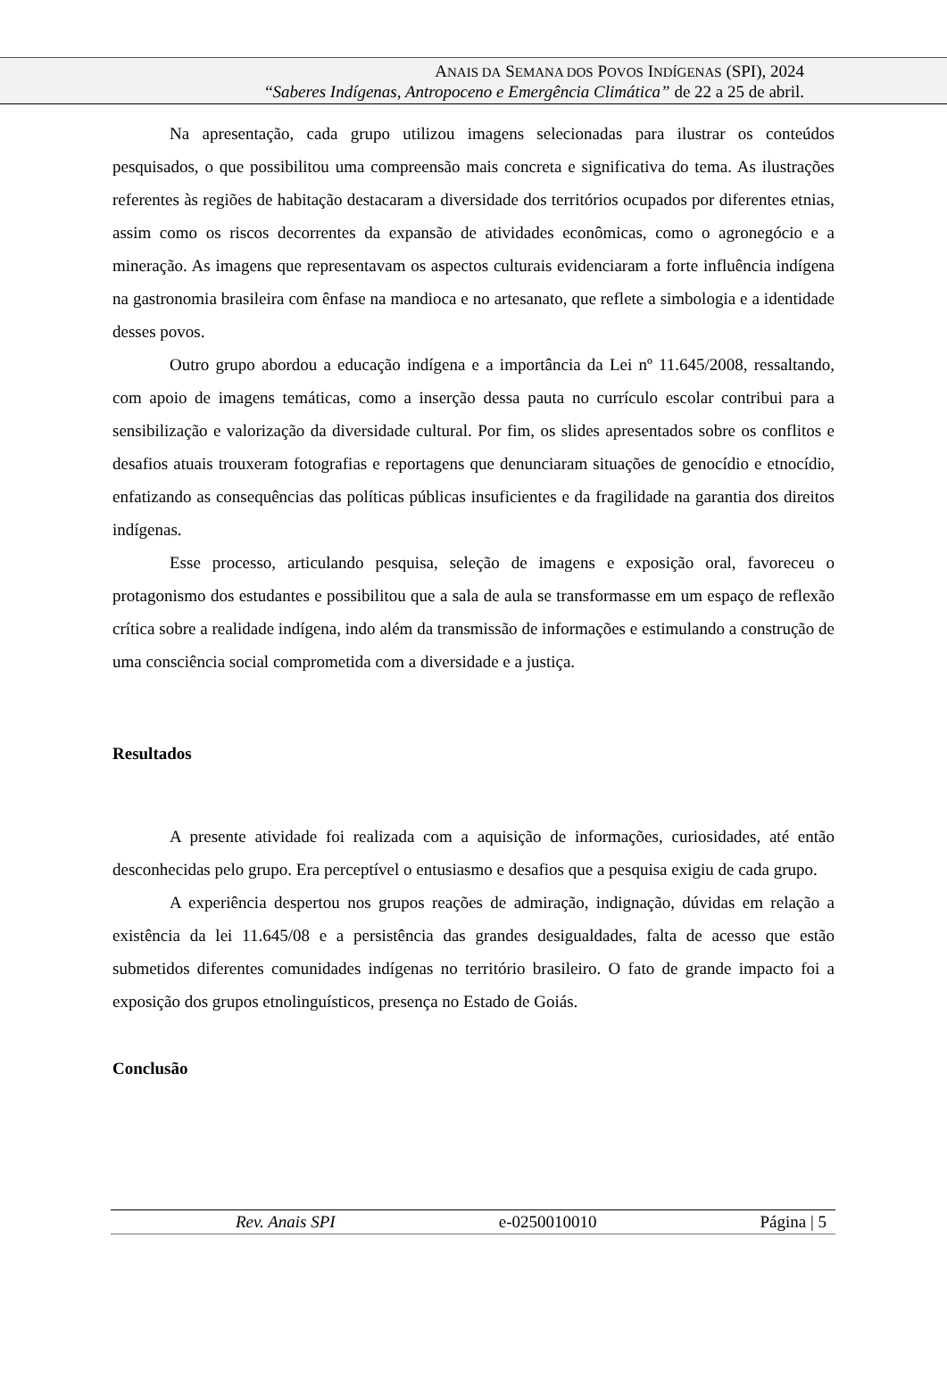ANAIS DA SEMANA DOS POVOS INDÍGENAS (SPI), 2024
“Saberes Indígenas, Antropoceno e Emergência Climática” de 22 a 25 de abril.
Na apresentação, cada grupo utilizou imagens selecionadas para ilustrar os conteúdos pesquisados, o que possibilitou uma compreensão mais concreta e significativa do tema. As ilustrações referentes às regiões de habitação destacaram a diversidade dos territórios ocupados por diferentes etnias, assim como os riscos decorrentes da expansão de atividades econômicas, como o agronegócio e a mineração. As imagens que representavam os aspectos culturais evidenciaram a forte influência indígena na gastronomia brasileira com ênfase na mandioca e no artesanato, que reflete a simbologia e a identidade desses povos.
Outro grupo abordou a educação indígena e a importância da Lei nº 11.645/2008, ressaltando, com apoio de imagens temáticas, como a inserção dessa pauta no currículo escolar contribui para a sensibilização e valorização da diversidade cultural. Por fim, os slides apresentados sobre os conflitos e desafios atuais trouxeram fotografias e reportagens que denunciaram situações de genocídio e etnocídio, enfatizando as consequências das políticas públicas insuficientes e da fragilidade na garantia dos direitos indígenas.
Esse processo, articulando pesquisa, seleção de imagens e exposição oral, favoreceu o protagonismo dos estudantes e possibilitou que a sala de aula se transformasse em um espaço de reflexão crítica sobre a realidade indígena, indo além da transmissão de informações e estimulando a construção de uma consciência social comprometida com a diversidade e a justiça.
Resultados
A presente atividade foi realizada com a aquisição de informações, curiosidades, até então desconhecidas pelo grupo. Era perceptível o entusiasmo e desafios que a pesquisa exigiu de cada grupo.
A experiência despertou nos grupos reações de admiração, indignação, dúvidas em relação a existência da lei 11.645/08 e a persistência das grandes desigualdades, falta de acesso que estão submetidos diferentes comunidades indígenas no território brasileiro. O fato de grande impacto foi a exposição dos grupos etnolinguísticos, presença no Estado de Goiás.
Conclusão
Rev. Anais SPI e-0250010010 Página | 5